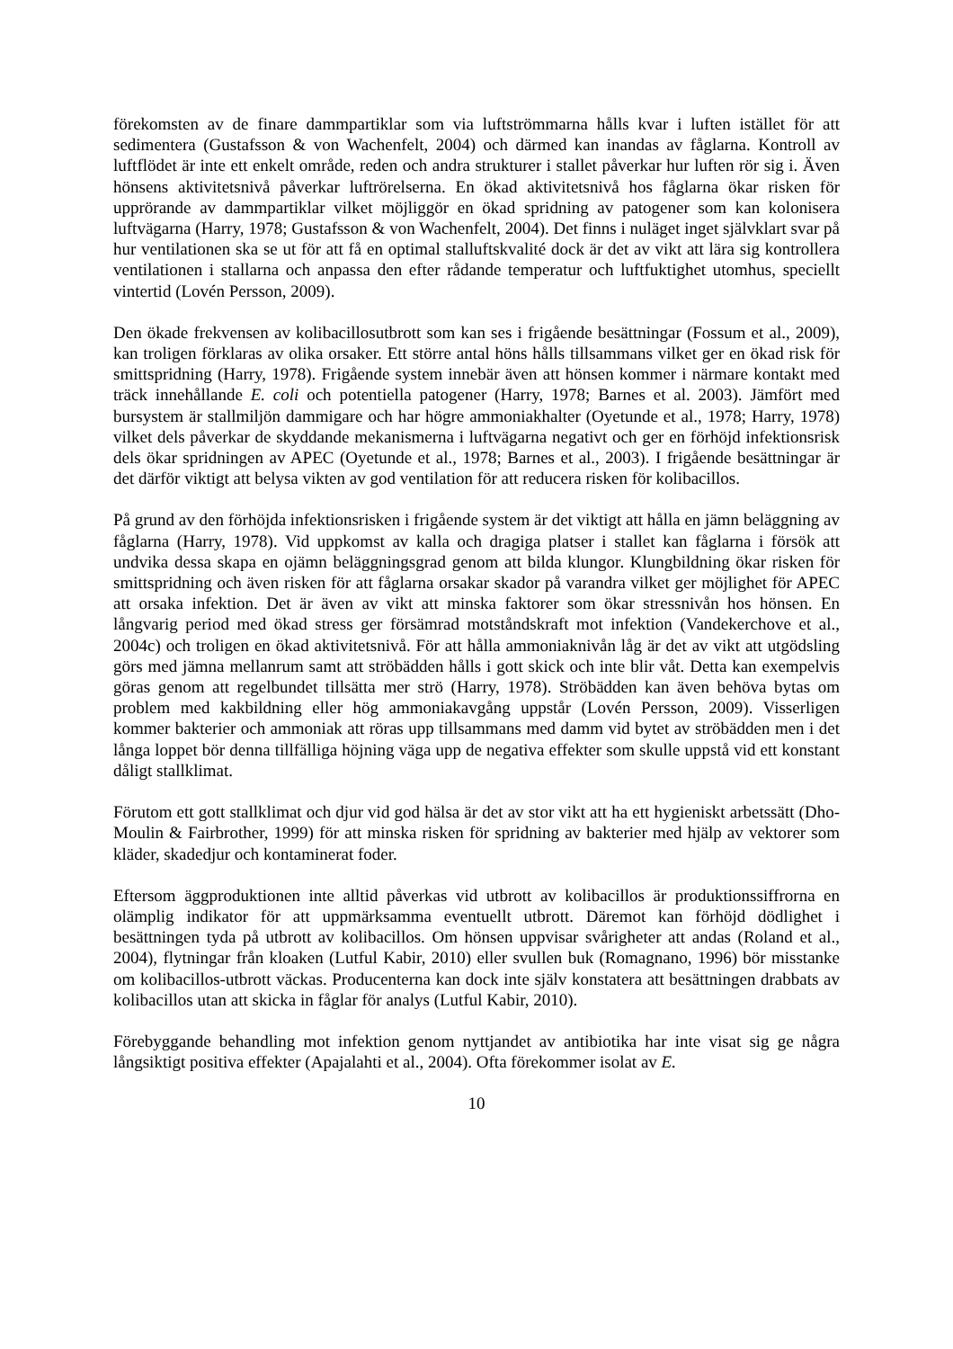förekomsten av de finare dammpartiklar som via luftströmmarna hålls kvar i luften istället för att sedimentera (Gustafsson & von Wachenfelt, 2004) och därmed kan inandas av fåglarna. Kontroll av luftflödet är inte ett enkelt område, reden och andra strukturer i stallet påverkar hur luften rör sig i. Även hönsens aktivitetsnivå påverkar luftrörelserna. En ökad aktivitetsnivå hos fåglarna ökar risken för upprörande av dammpartiklar vilket möjliggör en ökad spridning av patogener som kan kolonisera luftvägarna (Harry, 1978; Gustafsson & von Wachenfelt, 2004). Det finns i nuläget inget självklart svar på hur ventilationen ska se ut för att få en optimal stalluftskvalité dock är det av vikt att lära sig kontrollera ventilationen i stallarna och anpassa den efter rådande temperatur och luftfuktighet utomhus, speciellt vintertid (Lovén Persson, 2009).
Den ökade frekvensen av kolibacillosutbrott som kan ses i frigående besättningar (Fossum et al., 2009), kan troligen förklaras av olika orsaker. Ett större antal höns hålls tillsammans vilket ger en ökad risk för smittspridning (Harry, 1978). Frigående system innebär även att hönsen kommer i närmare kontakt med träck innehållande E. coli och potentiella patogener (Harry, 1978; Barnes et al. 2003). Jämfört med bursystem är stallmiljön dammigare och har högre ammoniakhalter (Oyetunde et al., 1978; Harry, 1978) vilket dels påverkar de skyddande mekanismerna i luftvägarna negativt och ger en förhöjd infektionsrisk dels ökar spridningen av APEC (Oyetunde et al., 1978; Barnes et al., 2003). I frigående besättningar är det därför viktigt att belysa vikten av god ventilation för att reducera risken för kolibacillos.
På grund av den förhöjda infektionsrisken i frigående system är det viktigt att hålla en jämn beläggning av fåglarna (Harry, 1978). Vid uppkomst av kalla och dragiga platser i stallet kan fåglarna i försök att undvika dessa skapa en ojämn beläggningsgrad genom att bilda klungor. Klungbildning ökar risken för smittspridning och även risken för att fåglarna orsakar skador på varandra vilket ger möjlighet för APEC att orsaka infektion. Det är även av vikt att minska faktorer som ökar stressnivån hos hönsen. En långvarig period med ökad stress ger försämrad motståndskraft mot infektion (Vandekerchove et al., 2004c) och troligen en ökad aktivitetsnivå. För att hålla ammoniaknivån låg är det av vikt att utgödsling görs med jämna mellanrum samt att ströbädden hålls i gott skick och inte blir våt. Detta kan exempelvis göras genom att regelbundet tillsätta mer strö (Harry, 1978). Ströbädden kan även behöva bytas om problem med kakbildning eller hög ammoniakavgång uppstår (Lovén Persson, 2009). Visserligen kommer bakterier och ammoniak att röras upp tillsammans med damm vid bytet av ströbädden men i det långa loppet bör denna tillfälliga höjning väga upp de negativa effekter som skulle uppstå vid ett konstant dåligt stallklimat.
Förutom ett gott stallklimat och djur vid god hälsa är det av stor vikt att ha ett hygieniskt arbetssätt (Dho- Moulin & Fairbrother, 1999) för att minska risken för spridning av bakterier med hjälp av vektorer som kläder, skadedjur och kontaminerat foder.
Eftersom äggproduktionen inte alltid påverkas vid utbrott av kolibacillos är produktionssiffrorna en olämplig indikator för att uppmärksamma eventuellt utbrott. Däremot kan förhöjd dödlighet i besättningen tyda på utbrott av kolibacillos. Om hönsen uppvisar svårigheter att andas (Roland et al., 2004), flytningar från kloaken (Lutful Kabir, 2010) eller svullen buk (Romagnano, 1996) bör misstanke om kolibacillos-utbrott väckas. Producenterna kan dock inte själv konstatera att besättningen drabbats av kolibacillos utan att skicka in fåglar för analys (Lutful Kabir, 2010).
Förebyggande behandling mot infektion genom nyttjandet av antibiotika har inte visat sig ge några långsiktigt positiva effekter (Apajalahti et al., 2004). Ofta förekommer isolat av E.
10